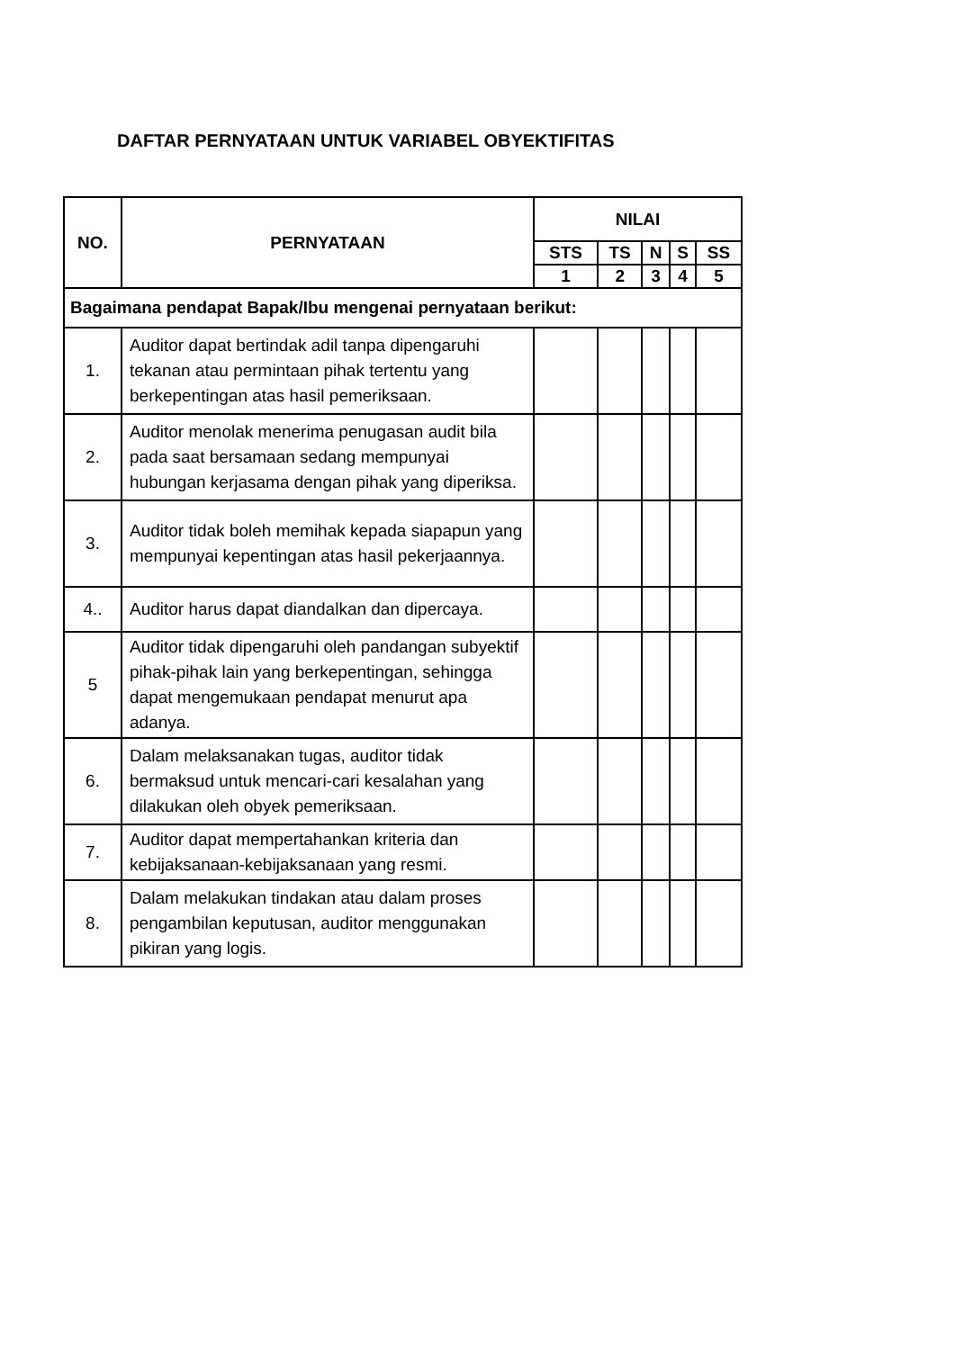DAFTAR PERNYATAAN UNTUK VARIABEL OBYEKTIFITAS
| NO. | PERNYATAAN | NILAI | | | | |
| --- | --- | --- | --- | --- | --- | --- |
| | | STS | TS | N | S | SS |
| | | 1 | 2 | 3 | 4 | 5 |
| Bagaimana pendapat Bapak/Ibu mengenai pernyataan berikut: | | | | | | |
| 1. | Auditor dapat bertindak adil tanpa dipengaruhi tekanan atau permintaan pihak tertentu yang berkepentingan atas hasil pemeriksaan. | | | | | |
| 2. | Auditor menolak menerima penugasan audit bila pada saat bersamaan sedang mempunyai hubungan kerjasama dengan pihak yang diperiksa. | | | | | |
| 3. | Auditor tidak boleh memihak kepada siapapun yang mempunyai kepentingan atas hasil pekerjaannya. | | | | | |
| 4.. | Auditor harus dapat diandalkan dan dipercaya. | | | | | |
| 5 | Auditor tidak dipengaruhi oleh pandangan subyektif pihak-pihak lain yang berkepentingan, sehingga dapat mengemukaan pendapat menurut apa adanya. | | | | | |
| 6. | Dalam melaksanakan tugas, auditor tidak bermaksud untuk mencari-cari kesalahan yang dilakukan oleh obyek pemeriksaan. | | | | | |
| 7. | Auditor dapat mempertahankan kriteria dan kebijaksanaan-kebijaksanaan yang resmi. | | | | | |
| 8. | Dalam melakukan tindakan atau dalam proses pengambilan keputusan, auditor menggunakan pikiran yang logis. | | | | | |